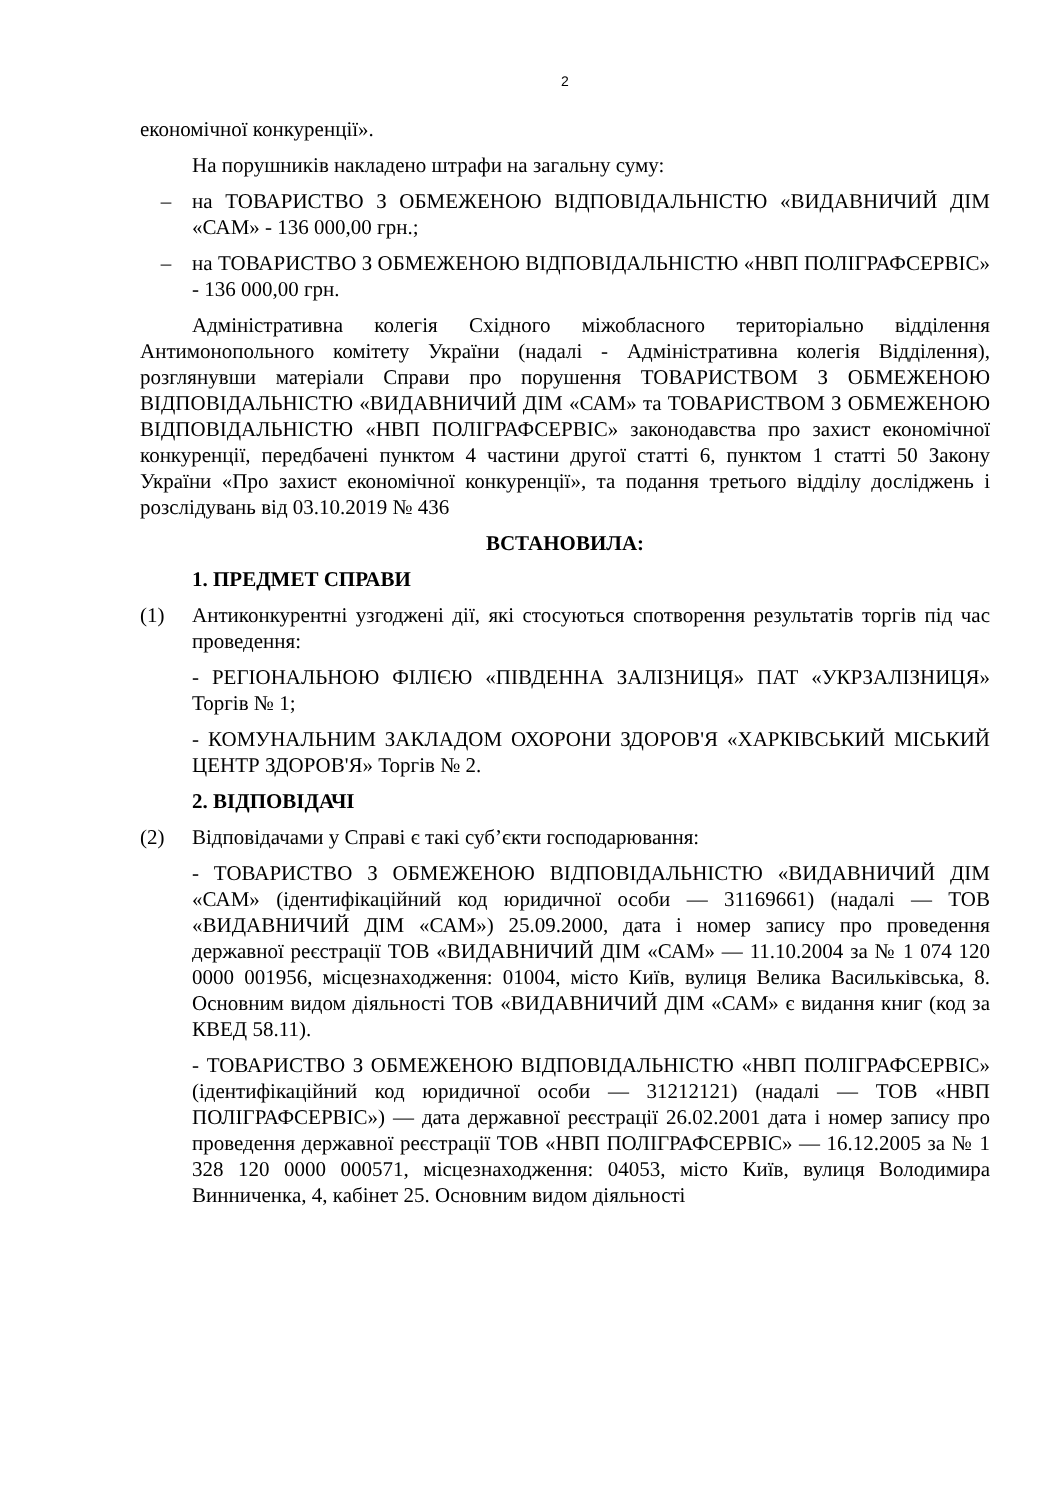2
економічної конкуренції».
На порушників накладено штрафи на загальну суму:
– на ТОВАРИСТВО З ОБМЕЖЕНОЮ ВІДПОВІДАЛЬНІСТЮ «ВИДАВНИЧИЙ ДІМ «САМ» - 136 000,00 грн.;
– на ТОВАРИСТВО З ОБМЕЖЕНОЮ ВІДПОВІДАЛЬНІСТЮ «НВП ПОЛІГРАФСЕРВІС» - 136 000,00 грн.
Адміністративна колегія Східного міжобласного територіально відділення Антимонопольного комітету України (надалі - Адміністративна колегія Відділення), розглянувши матеріали Справи про порушення ТОВАРИСТВОМ З ОБМЕЖЕНОЮ ВІДПОВІДАЛЬНІСТЮ «ВИДАВНИЧИЙ ДІМ «САМ» та ТОВАРИСТВОМ З ОБМЕЖЕНОЮ ВІДПОВІДАЛЬНІСТЮ «НВП ПОЛІГРАФСЕРВІС» законодавства про захист економічної конкуренції, передбачені пунктом 4 частини другої статті 6, пунктом 1 статті 50 Закону України «Про захист економічної конкуренції», та подання третього відділу досліджень і розслідувань від 03.10.2019 № 436
ВСТАНОВИЛА:
1. ПРЕДМЕТ СПРАВИ
(1) Антиконкурентні узгоджені дії, які стосуються спотворення результатів торгів під час проведення:
- РЕГІОНАЛЬНОЮ ФІЛІЄЮ «ПІВДЕННА ЗАЛІЗНИЦЯ» ПАТ «УКРЗАЛІЗНИЦЯ» Торгів № 1;
- КОМУНАЛЬНИМ ЗАКЛАДОМ ОХОРОНИ ЗДОРОВ'Я «ХАРКІВСЬКИЙ МІСЬКИЙ ЦЕНТР ЗДОРОВ'Я» Торгів № 2.
2. ВІДПОВІДАЧІ
(2) Відповідачами у Справі є такі суб’єкти господарювання:
- ТОВАРИСТВО З ОБМЕЖЕНОЮ ВІДПОВІДАЛЬНІСТЮ «ВИДАВНИЧИЙ ДІМ «САМ» (ідентифікаційний код юридичної особи — 31169661) (надалі — ТОВ «ВИДАВНИЧИЙ ДІМ «САМ») 25.09.2000, дата і номер запису про проведення державної реєстрації ТОВ «ВИДАВНИЧИЙ ДІМ «САМ» — 11.10.2004 за № 1 074 120 0000 001956, місцезнаходження: 01004, місто Київ, вулиця Велика Васильківська, 8. Основним видом діяльності ТОВ «ВИДАВНИЧИЙ ДІМ «САМ» є видання книг (код за КВЕД 58.11).
- ТОВАРИСТВО З ОБМЕЖЕНОЮ ВІДПОВІДАЛЬНІСТЮ «НВП ПОЛІГРАФСЕРВІС» (ідентифікаційний код юридичної особи — 31212121) (надалі — ТОВ «НВП ПОЛІГРАФСЕРВІС») — дата державної реєстрації 26.02.2001 дата і номер запису про проведення державної реєстрації ТОВ «НВП ПОЛІГРАФСЕРВІС» — 16.12.2005 за № 1 328 120 0000 000571, місцезнаходження: 04053, місто Київ, вулиця Володимира Винниченка, 4, кабінет 25. Основним видом діяльності